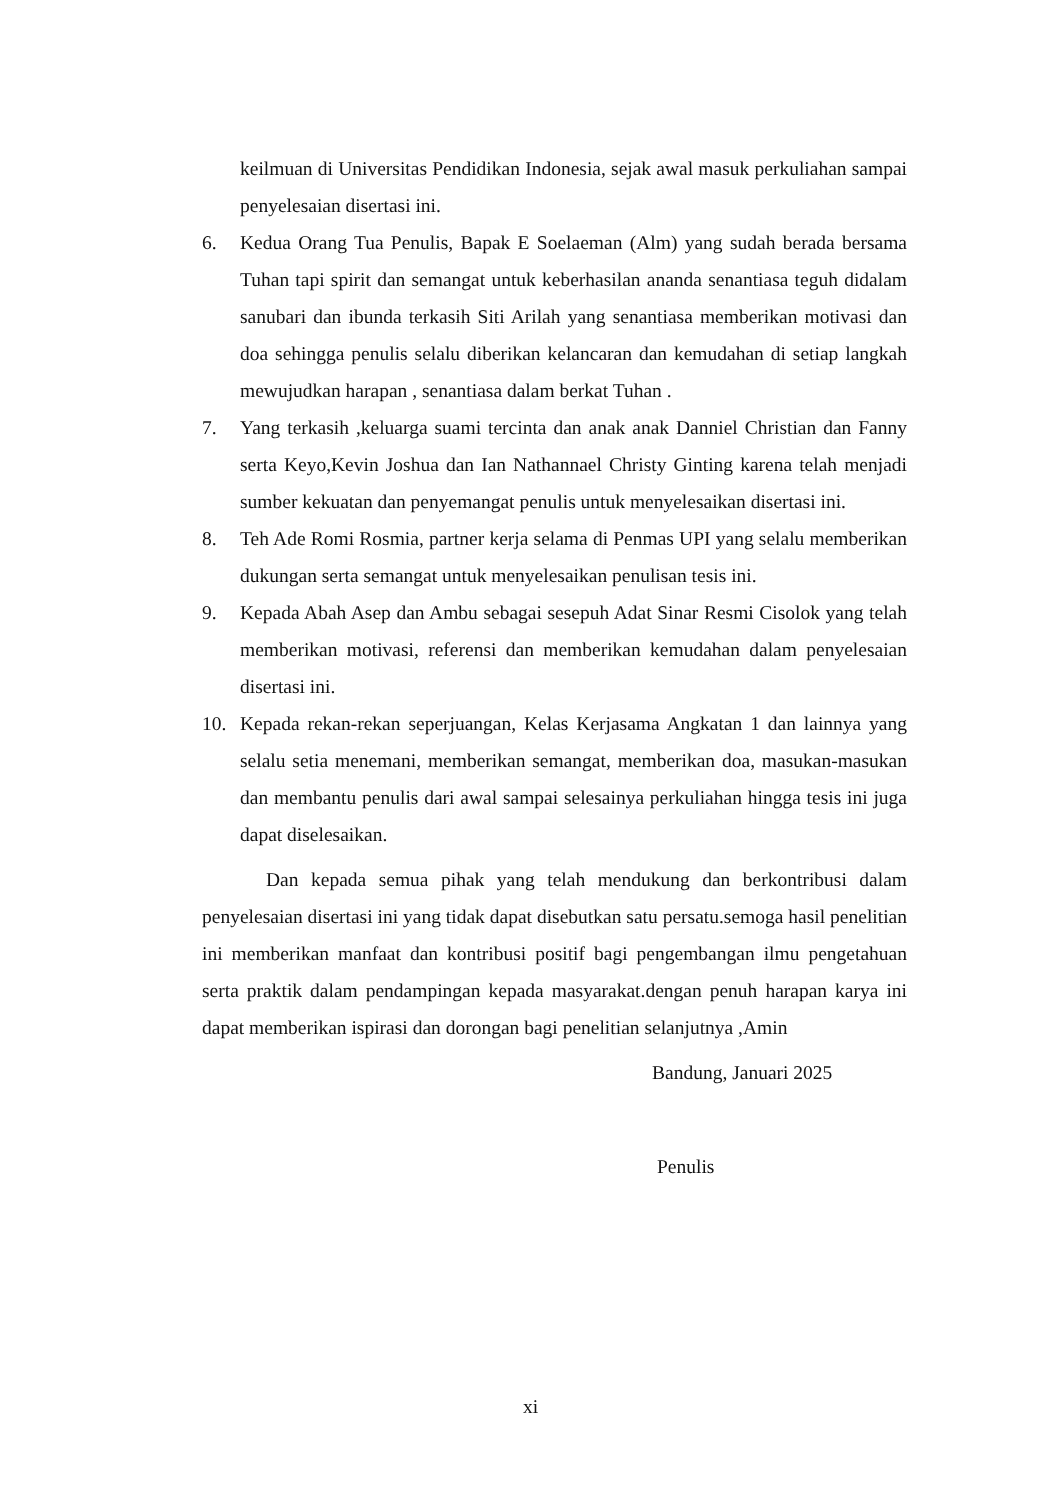keilmuan di Universitas Pendidikan Indonesia, sejak awal masuk perkuliahan sampai penyelesaian disertasi ini.
6. Kedua Orang Tua Penulis, Bapak E Soelaeman (Alm) yang sudah berada bersama Tuhan tapi spirit dan semangat untuk keberhasilan ananda senantiasa teguh didalam sanubari dan ibunda terkasih Siti Arilah yang senantiasa memberikan motivasi dan doa sehingga penulis selalu diberikan kelancaran dan kemudahan di setiap langkah mewujudkan harapan , senantiasa dalam berkat Tuhan .
7. Yang terkasih ,keluarga suami tercinta dan anak anak Danniel Christian dan Fanny serta Keyo,Kevin Joshua dan Ian Nathannael Christy Ginting karena telah menjadi sumber kekuatan dan penyemangat penulis untuk menyelesaikan disertasi ini.
8. Teh Ade Romi Rosmia, partner kerja selama di Penmas UPI yang selalu memberikan dukungan serta semangat untuk menyelesaikan penulisan tesis ini.
9. Kepada Abah Asep dan Ambu sebagai sesepuh Adat Sinar Resmi Cisolok yang telah memberikan motivasi, referensi dan memberikan kemudahan dalam penyelesaian disertasi ini.
10. Kepada rekan-rekan seperjuangan, Kelas Kerjasama Angkatan 1 dan lainnya yang selalu setia menemani, memberikan semangat, memberikan doa, masukan-masukan dan membantu penulis dari awal sampai selesainya perkuliahan hingga tesis ini juga dapat diselesaikan.
Dan kepada semua pihak yang telah mendukung dan berkontribusi dalam penyelesaian disertasi ini yang tidak dapat disebutkan satu persatu.semoga hasil penelitian ini memberikan manfaat dan kontribusi positif bagi pengembangan ilmu pengetahuan serta praktik dalam pendampingan kepada masyarakat.dengan penuh harapan karya ini dapat memberikan ispirasi dan dorongan bagi penelitian selanjutnya ,Amin
Bandung, Januari 2025
Penulis
xi